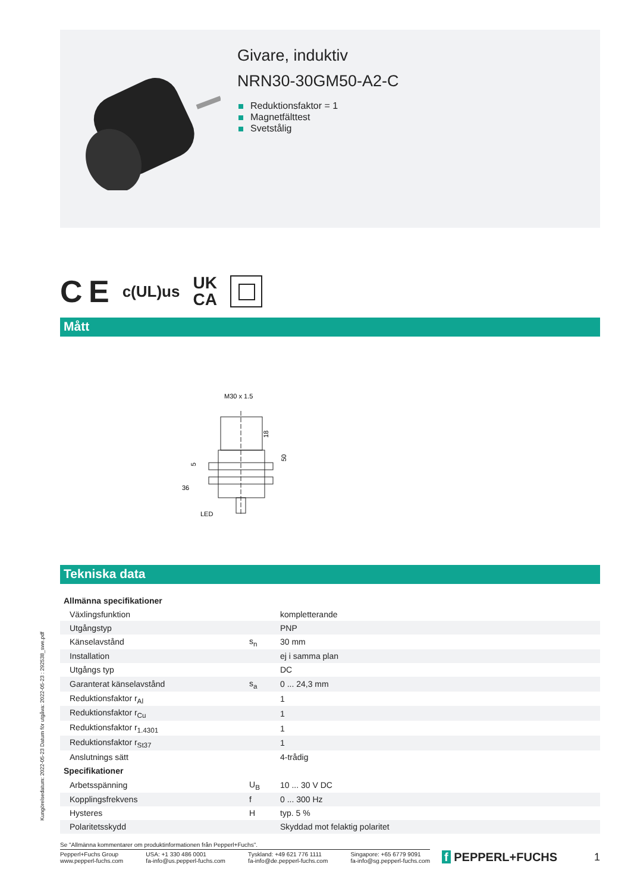Givare, induktiv
NRN30-30GM50-A2-C
Reduktionsfaktor = 1
Magnetfälttest
Svetstålig
C E c(UL)us UK
CA
Mått
M30 x 1.5
18
50
5
36
LED
Tekniska data
| Allmänna specifikationer | | |
| Växlingsfunktion | | kompletterande |
| Utgångstyp | | PNP |
| Känselavstånd | s<sub>n</sub> | 30 mm |
| Installation | | ej i samma plan |
| Utgångs typ | | DC |
| Garanterat känselavstånd | s<sub>a</sub> | 0 ... 24,3 mm |
| Reduktionsfaktor r<sub>Al</sub> | | 1 |
| Reduktionsfaktor r<sub>Cu</sub> | | 1 |
| Reduktionsfaktor r<sub>1.4301</sub> | | 1 |
| Reduktionsfaktor r<sub>St37</sub> | | 1 |
| Anslutnings sätt | | 4-trådig |
| Specifikationer | | |
| Arbetsspänning | U<sub>B</sub> | 10 ... 30 V DC |
| Kopplingsfrekvens | f | 0 ... 300 Hz |
| Hysteres | H | typ. 5 % |
| Polaritetsskydd | | Skyddad mot felaktig polaritet |
Kungörelsedatum: 2022-05-23 Datum för utgåva: 2022-05-23 : 292538_swe.pdf
Se "Allmänna kommentarer om produktinformationen från Pepperl+Fuchs".
Pepperl+Fuchs Group
www.pepperl-fuchs.com USA: +1 330 486 0001
fa-info@us.pepperl-fuchs.com Tyskland: +49 621 776 1111
fa-info@de.pepperl-fuchs.com Singapore: +65 6779 9091
fa-info@sg.pepperl-fuchs.com
f PEPPERL+FUCHS 1